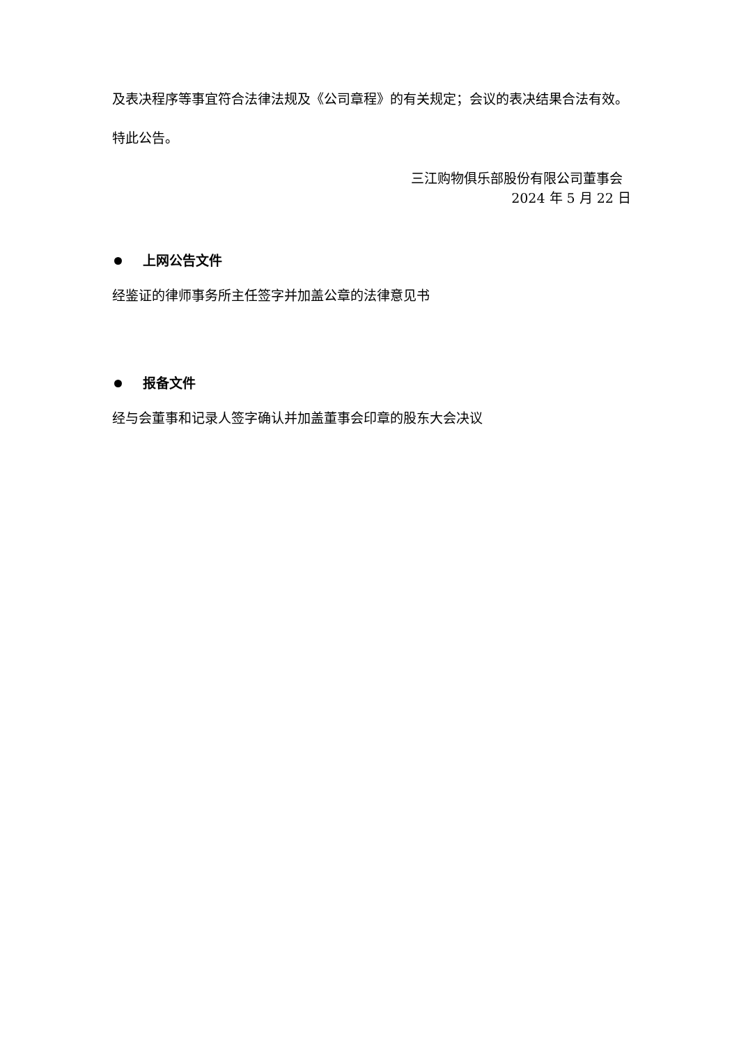及表决程序等事宜符合法律法规及《公司章程》的有关规定；会议的表决结果合法有效。
特此公告。
三江购物俱乐部股份有限公司董事会
2024 年 5 月 22 日
上网公告文件
经鉴证的律师事务所主任签字并加盖公章的法律意见书
报备文件
经与会董事和记录人签字确认并加盖董事会印章的股东大会决议